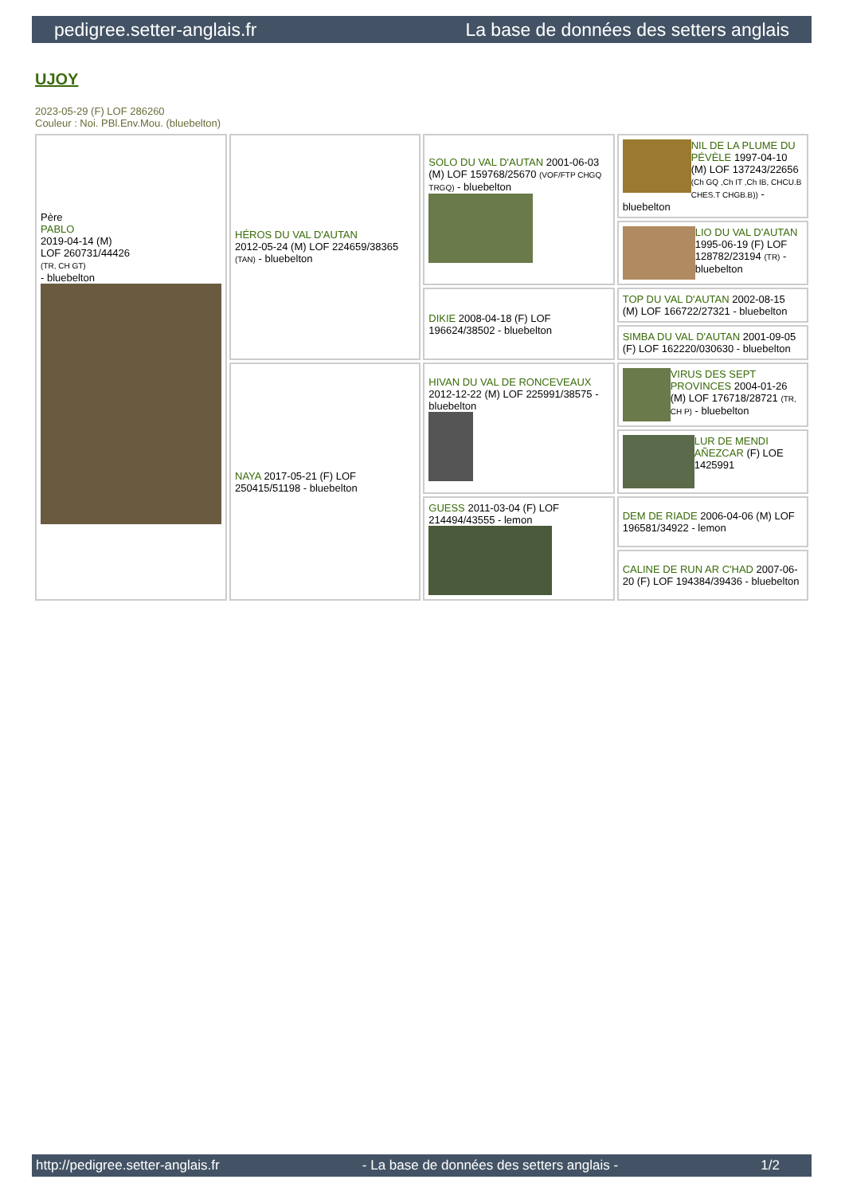pedigree.setter-anglais.fr La base de données des setters anglais
UJOY
2023-05-29 (F) LOF 286260
Couleur : Noi. PBl.Env.Mou. (bluebelton)
| Père PABLO 2019-04-14 (M) LOF 260731/44426 (TR, CH GT) - bluebelton | HÉROS DU VAL D'AUTAN 2012-05-24 (M) LOF 224659/38365 (TAN) - bluebelton | SOLO DU VAL D'AUTAN 2001-06-03 (M) LOF 159768/25670 (VOF/FTP CHGQ TRGQ) - bluebelton | NIL DE LA PLUME DU PÉVÈLE 1997-04-10 (M) LOF 137243/22656 (Ch GQ ,Ch IT ,Ch IB, CHCU.B CHES.T CHGB.B)) - bluebelton |
| | | | LIO DU VAL D'AUTAN 1995-06-19 (F) LOF 128782/23194 (TR) - bluebelton |
| | | DIKIE 2008-04-18 (F) LOF 196624/38502 - bluebelton | TOP DU VAL D'AUTAN 2002-08-15 (M) LOF 166722/27321 - bluebelton |
| | | | SIMBA DU VAL D'AUTAN 2001-09-05 (F) LOF 162220/030630 - bluebelton |
| | NAYA 2017-05-21 (F) LOF 250415/51198 - bluebelton | HIVAN DU VAL DE RONCEVEAUX 2012-12-22 (M) LOF 225991/38575 - bluebelton | VIRUS DES SEPT PROVINCES 2004-01-26 (M) LOF 176718/28721 (TR, CH P) - bluebelton |
| | | | LUR DE MENDI AÑEZCAR (F) LOE 1425991 |
| | | GUESS 2011-03-04 (F) LOF 214494/43555 - lemon | DEM DE RIADE 2006-04-06 (M) LOF 196581/34922 - lemon |
| | | | CALINE DE RUN AR C'HAD 2007-06-20 (F) LOF 194384/39436 - bluebelton |
http://pedigree.setter-anglais.fr - La base de données des setters anglais - 1/2